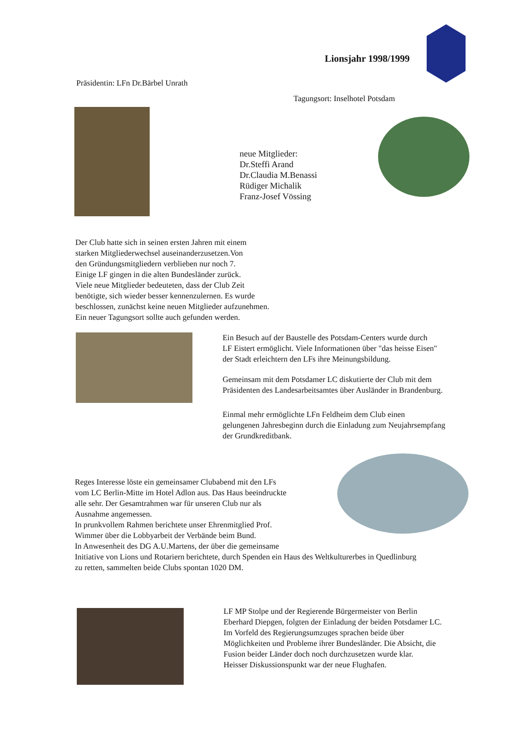Lionsjahr 1998/1999
Präsidentin: LFn Dr.Bärbel Unrath
Tagungsort: Inselhotel Potsdam
neue Mitglieder:
Dr.Steffi Arand
Dr.Claudia M.Benassi
Rüdiger Michalik
Franz-Josef Vössing
Der Club hatte sich in seinen ersten Jahren mit einem
starken Mitgliederwechsel auseinanderzusetzen.Von
den Gründungsmitgliedern verblieben nur noch 7.
Einige LF gingen in die alten Bundesländer zurück.
Viele neue Mitglieder bedeuteten, dass der Club Zeit
benötigte, sich wieder besser kennenzulernen. Es wurde
beschlossen, zunächst keine neuen Mitglieder aufzunehmen.
Ein neuer Tagungsort sollte auch gefunden werden.
Ein Besuch auf der Baustelle des Potsdam-Centers wurde durch
LF Eistert ermöglicht. Viele Informationen über "das heisse Eisen"
der Stadt erleichtern den LFs ihre Meinungsbildung.
Gemeinsam mit dem Potsdamer LC diskutierte der Club mit dem
Präsidenten des Landesarbeitsamtes über Ausländer in Brandenburg.
Einmal mehr ermöglichte LFn Feldheim dem Club einen
gelungenen Jahresbeginn durch die Einladung zum Neujahrsempfang
der Grundkreditbank.
Reges Interesse löste ein gemeinsamer Clubabend mit den LFs
vom LC Berlin-Mitte im Hotel Adlon aus. Das Haus beeindruckte
alle sehr. Der Gesamtrahmen war für unseren Club nur als
Ausnahme angemessen.
In prunkvollem Rahmen berichtete unser Ehrenmitglied Prof.
Wimmer über die Lobbyarbeit der Verbände beim Bund.
In Anwesenheit des DG A.U.Martens, der über die gemeinsame
Initiative von Lions und Rotariern berichtete, durch Spenden ein Haus des Weltkulturerbes in Quedlinburg
zu retten, sammelten beide Clubs spontan 1020 DM.
LF MP Stolpe und der Regierende Bürgermeister von Berlin
Eberhard Diepgen, folgten der Einladung der beiden Potsdamer LC.
Im Vorfeld des Regierungsumzuges sprachen beide über
Möglichkeiten und Probleme ihrer Bundesländer. Die Absicht, die
Fusion beider Länder doch noch durchzusetzen wurde klar.
Heisser Diskussionspunkt war der neue Flughafen.